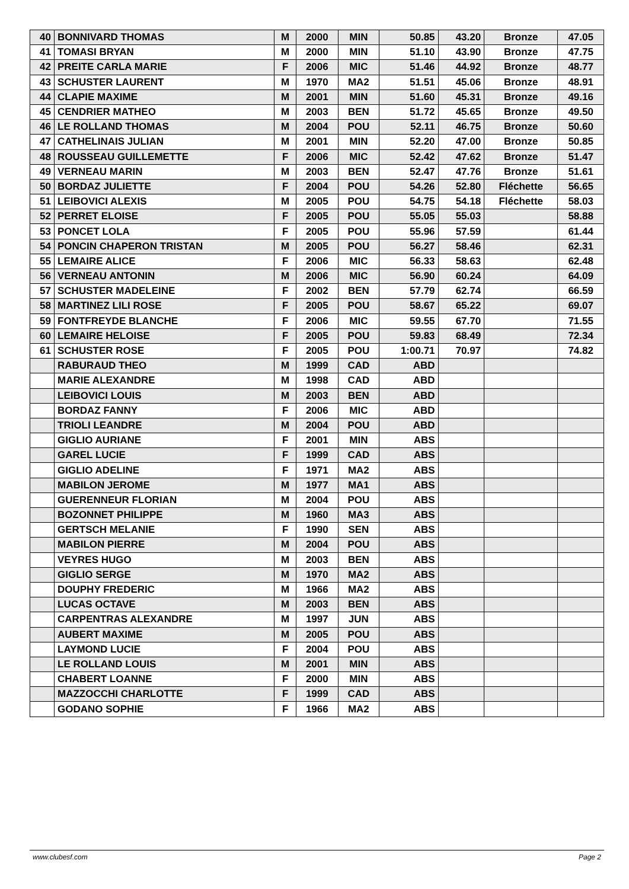| 40 | BONNIVARD THOMAS | M | 2000 | MIN | 50.85 | 43.20 | Bronze | 47.05 |
| 41 | TOMASI BRYAN | M | 2000 | MIN | 51.10 | 43.90 | Bronze | 47.75 |
| 42 | PREITE CARLA MARIE | F | 2006 | MIC | 51.46 | 44.92 | Bronze | 48.77 |
| 43 | SCHUSTER LAURENT | M | 1970 | MA2 | 51.51 | 45.06 | Bronze | 48.91 |
| 44 | CLAPIE MAXIME | M | 2001 | MIN | 51.60 | 45.31 | Bronze | 49.16 |
| 45 | CENDRIER MATHEO | M | 2003 | BEN | 51.72 | 45.65 | Bronze | 49.50 |
| 46 | LE ROLLAND THOMAS | M | 2004 | POU | 52.11 | 46.75 | Bronze | 50.60 |
| 47 | CATHELINAIS JULIAN | M | 2001 | MIN | 52.20 | 47.00 | Bronze | 50.85 |
| 48 | ROUSSEAU GUILLEMETTE | F | 2006 | MIC | 52.42 | 47.62 | Bronze | 51.47 |
| 49 | VERNEAU MARIN | M | 2003 | BEN | 52.47 | 47.76 | Bronze | 51.61 |
| 50 | BORDAZ JULIETTE | F | 2004 | POU | 54.26 | 52.80 | Fléchette | 56.65 |
| 51 | LEIBOVICI ALEXIS | M | 2005 | POU | 54.75 | 54.18 | Fléchette | 58.03 |
| 52 | PERRET ELOISE | F | 2005 | POU | 55.05 | 55.03 | | 58.88 |
| 53 | PONCET LOLA | F | 2005 | POU | 55.96 | 57.59 | | 61.44 |
| 54 | PONCIN CHAPERON TRISTAN | M | 2005 | POU | 56.27 | 58.46 | | 62.31 |
| 55 | LEMAIRE ALICE | F | 2006 | MIC | 56.33 | 58.63 | | 62.48 |
| 56 | VERNEAU ANTONIN | M | 2006 | MIC | 56.90 | 60.24 | | 64.09 |
| 57 | SCHUSTER MADELEINE | F | 2002 | BEN | 57.79 | 62.74 | | 66.59 |
| 58 | MARTINEZ LILI ROSE | F | 2005 | POU | 58.67 | 65.22 | | 69.07 |
| 59 | FONTFREYDE BLANCHE | F | 2006 | MIC | 59.55 | 67.70 | | 71.55 |
| 60 | LEMAIRE HELOISE | F | 2005 | POU | 59.83 | 68.49 | | 72.34 |
| 61 | SCHUSTER ROSE | F | 2005 | POU | 1:00.71 | 70.97 | | 74.82 |
| | RABURAUD THEO | M | 1999 | CAD | ABD | | | |
| | MARIE ALEXANDRE | M | 1998 | CAD | ABD | | | |
| | LEIBOVICI LOUIS | M | 2003 | BEN | ABD | | | |
| | BORDAZ FANNY | F | 2006 | MIC | ABD | | | |
| | TRIOLI LEANDRE | M | 2004 | POU | ABD | | | |
| | GIGLIO AURIANE | F | 2001 | MIN | ABS | | | |
| | GAREL LUCIE | F | 1999 | CAD | ABS | | | |
| | GIGLIO ADELINE | F | 1971 | MA2 | ABS | | | |
| | MABILON JEROME | M | 1977 | MA1 | ABS | | | |
| | GUERENNEUR FLORIAN | M | 2004 | POU | ABS | | | |
| | BOZONNET PHILIPPE | M | 1960 | MA3 | ABS | | | |
| | GERTSCH MELANIE | F | 1990 | SEN | ABS | | | |
| | MABILON PIERRE | M | 2004 | POU | ABS | | | |
| | VEYRES HUGO | M | 2003 | BEN | ABS | | | |
| | GIGLIO SERGE | M | 1970 | MA2 | ABS | | | |
| | DOUPHY FREDERIC | M | 1966 | MA2 | ABS | | | |
| | LUCAS OCTAVE | M | 2003 | BEN | ABS | | | |
| | CARPENTRAS ALEXANDRE | M | 1997 | JUN | ABS | | | |
| | AUBERT MAXIME | M | 2005 | POU | ABS | | | |
| | LAYMOND LUCIE | F | 2004 | POU | ABS | | | |
| | LE ROLLAND LOUIS | M | 2001 | MIN | ABS | | | |
| | CHABERT LOANNE | F | 2000 | MIN | ABS | | | |
| | MAZZOCCHI CHARLOTTE | F | 1999 | CAD | ABS | | | |
| | GODANO SOPHIE | F | 1966 | MA2 | ABS | | | |
www.clubesf.com Page 2